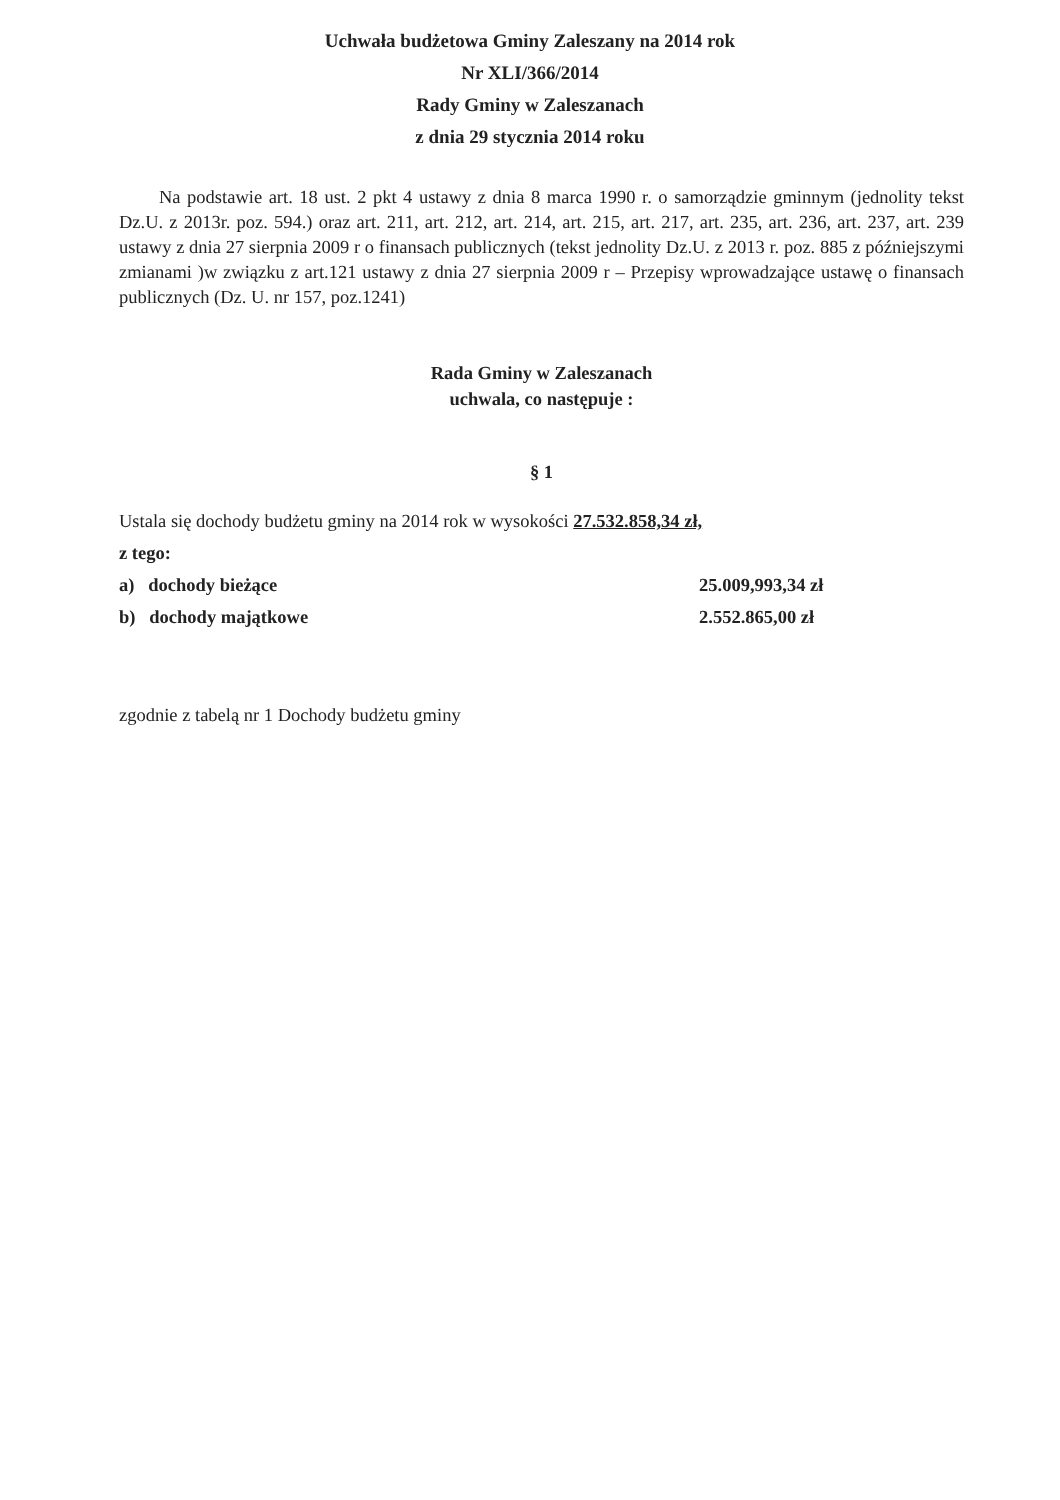Uchwała budżetowa Gminy Zaleszany na 2014 rok
Nr XLI/366/2014
Rady Gminy w Zaleszanach
z dnia 29 stycznia 2014 roku
Na podstawie art. 18 ust. 2 pkt 4 ustawy z dnia 8 marca 1990 r. o samorządzie gminnym (jednolity tekst Dz.U. z 2013r. poz. 594.) oraz art. 211, art. 212, art. 214, art. 215, art. 217, art. 235, art. 236, art. 237, art. 239 ustawy z dnia 27 sierpnia 2009 r o finansach publicznych (tekst jednolity Dz.U. z 2013 r. poz. 885 z późniejszymi zmianami )w związku z art.121 ustawy z dnia 27 sierpnia 2009 r – Przepisy wprowadzające ustawę o finansach publicznych (Dz. U. nr 157, poz.1241)
Rada Gminy w Zaleszanach
uchwala, co następuje :
§ 1
Ustala się dochody budżetu gminy na 2014 rok w wysokości 27.532.858,34 zł,
z tego:
a) dochody bieżące 25.009,993,34 zł
b) dochody majątkowe 2.552.865,00 zł
zgodnie z tabelą nr 1 Dochody budżetu gminy